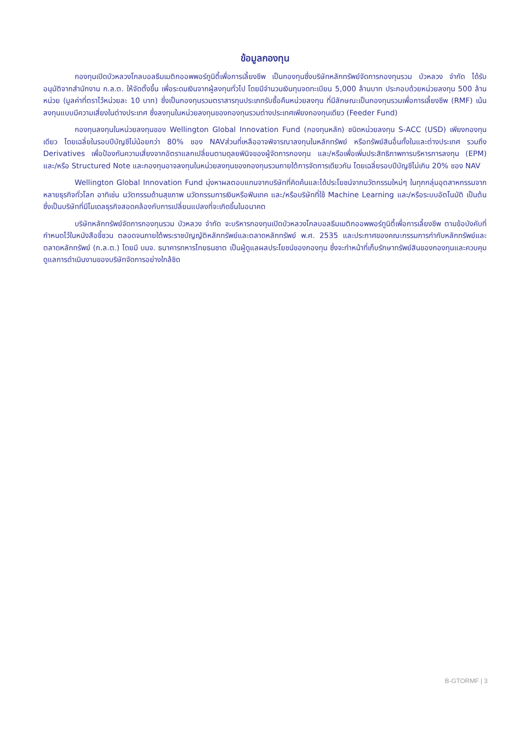ข้อมูลกองทุน
กองทุนเปิดบัวหลวงโกลบอลธีมเมติกออพพอร์ทูนิตี้เพื่อการเลี้ยงชีพ เป็นกองทุนซึ่งบริษัทหลักทรัพย์จัดการกองทุนรวม บัวหลวง จำกัด ได้รับอนุมัติจากสำนักงาน ก.ล.ต. ให้จัดตั้งขึ้น เพื่อระดมเงินจากผู้ลงทุนทั่วไป โดยมีจำนวนเงินทุนจดทะเบียน 5,000 ล้านบาท ประกอบด้วยหน่วยลงทุน 500 ล้านหน่วย (มูลค่าที่ตราไว้หน่วยละ 10 บาท) ซึ่งเป็นกองทุนรวมตราสารทุนประเภทรับซื้อคืนหน่วยลงทุน ที่มีลักษณะเป็นกองทุนรวมเพื่อการเลี้ยงชีพ (RMF) เน้นลงทุนแบบมีความเสี่ยงในต่างประเทศ ซึ่งลงทุนในหน่วยลงทุนของกองทุนรวมต่างประเทศเพียงกองทุนเดียว (Feeder Fund)
กองทุนลงทุนในหน่วยลงทุนของ Wellington Global Innovation Fund (กองทุนหลัก) ชนิดหน่วยลงทุน S-ACC (USD) เพียงกองทุนเดียว โดยเฉลี่ยในรอบปีบัญชีไม่น้อยกว่า 80% ของ NAVส่วนที่เหลืออาจพิจารณาลงทุนในหลักทรัพย์ หรือทรัพย์สินอื่นทั้งในและต่างประเทศ รวมถึง Derivatives เพื่อป้องกันความเสี่ยงจากอัตราแลกเปลี่ยนตามดุลยพินิจของผู้จัดการกองทุน และ/หรือเพื่อเพิ่มประสิทธิภาพการบริหารการลงทุน (EPM) และ/หรือ Structured Note และกองทุนอาจลงทุนในหน่วยลงทุนของกองทุนรวมภายใต้การจัดการเดียวกัน โดยเฉลี่ยรอบปีบัญชีไม่เกิน 20% ของ NAV
Wellington Global Innovation Fund มุ่งหาผลตอบแทนจากบริษัทที่คิดค้นและได้ประโยชน์จากนวัตกรรมใหม่ๆ ในทุกกลุ่มอุตสาหกรรมจากหลายธุรกิจทั่วโลก อาทิเช่น นวัตกรรมด้านสุขภาพ นวัตกรรมการเงินหรือฟินเทค และ/หรือบริษัทที่ใช้ Machine Learning และ/หรือระบบอัตโนมัติ เป็นต้น ซึ่งเป็นบริษัทที่มีโมเดลธุรกิจสอดคล้องกับการเปลี่ยนแปลงที่จะเกิดขึ้นในอนาคต
บริษัทหลักทรัพย์จัดการกองทุนรวม บัวหลวง จำกัด จะบริหารกองทุนเปิดบัวหลวงโกลบอลธีมเมติกออพพอร์ทูนิตี้เพื่อการเลี้ยงชีพ ตามข้อบังคับที่กำหนดไว้ในหนังสือชี้ชวน ตลอดจนภายใต้พระราชบัญญัติหลักทรัพย์และตลาดหลักทรัพย์ พ.ศ. 2535 และประกาศของคณะกรรมการกำกับหลักทรัพย์และตลาดหลักทรัพย์ (ก.ล.ต.) โดยมี บมจ. ธนาคารทหารไทยธนชาต เป็นผู้ดูแลผลประโยชน์ของกองทุน ซึ่งจะทำหน้าที่เก็บรักษาทรัพย์สินของกองทุนและควบคุมดูแลการดำเนินงานของบริษัทจัดการอย่างใกล้ชิด
B-GTORMF | 3